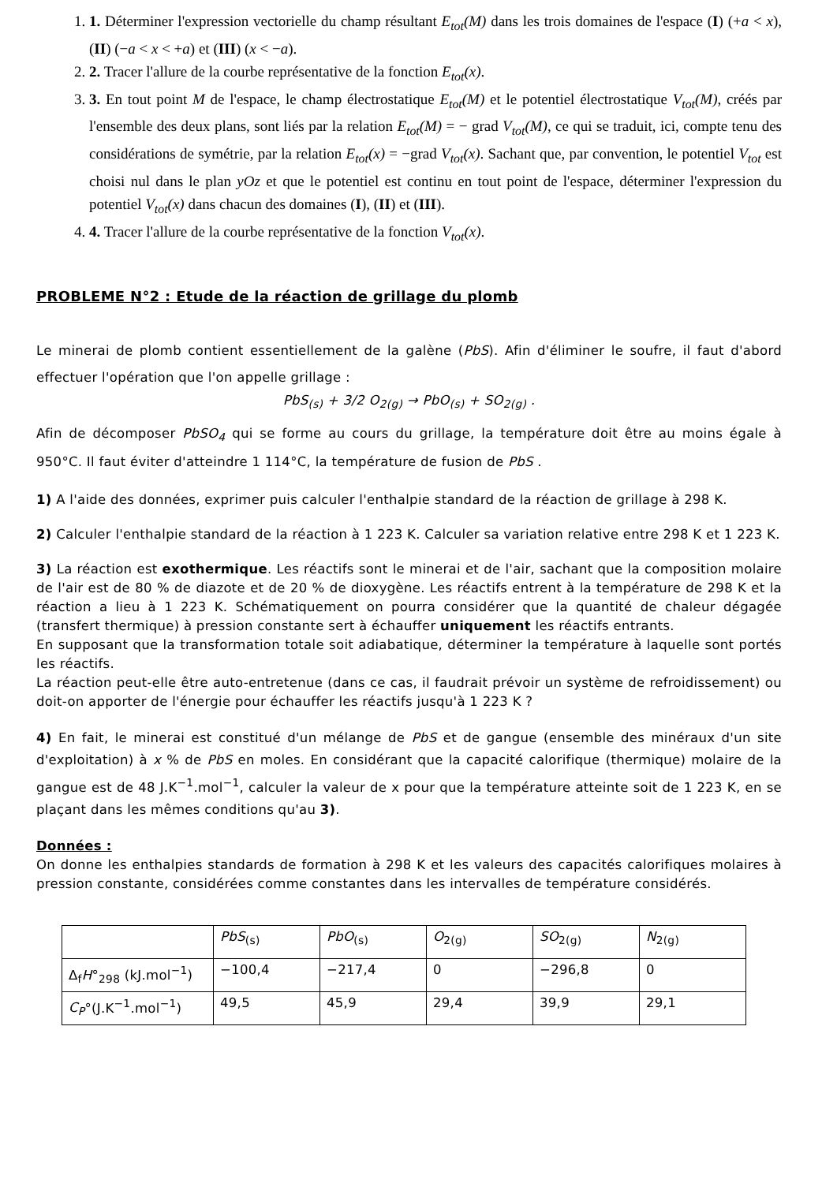1. 1. Déterminer l'expression vectorielle du champ résultant E<sub>tot</sub>(M) dans les trois domaines de l'espace (I) (+a < x), (II) (−a < x < +a) et (III) (x < −a).
2. 2. Tracer l'allure de la courbe représentative de la fonction E<sub>tot</sub>(x).
3. 3. En tout point M de l'espace, le champ électrostatique E<sub>tot</sub>(M) et le potentiel électrostatique V<sub>tot</sub>(M), créés par l'ensemble des deux plans, sont liés par la relation E<sub>tot</sub>(M) = − grad V<sub>tot</sub>(M), ce qui se traduit, ici, compte tenu des considérations de symétrie, par la relation E<sub>tot</sub>(x) = −grad V<sub>tot</sub>(x). Sachant que, par convention, le potentiel V<sub>tot</sub> est choisi nul dans le plan yOz et que le potentiel est continu en tout point de l'espace, déterminer l'expression du potentiel V<sub>tot</sub>(x) dans chacun des domaines (I), (II) et (III).
4. 4. Tracer l'allure de la courbe représentative de la fonction V<sub>tot</sub>(x).
PROBLEME N°2 : Etude de la réaction de grillage du plomb
Le minerai de plomb contient essentiellement de la galène (PbS). Afin d'éliminer le soufre, il faut d'abord effectuer l'opération que l'on appelle grillage :
PbS<sub>(s)</sub> + 3/2 O<sub>2(g)</sub> → PbO<sub>(s)</sub> + SO<sub>2(g)</sub> .
Afin de décomposer PbSO<sub>4</sub> qui se forme au cours du grillage, la température doit être au moins égale à 950°C. Il faut éviter d'atteindre 1 114°C, la température de fusion de PbS .
1) A l'aide des données, exprimer puis calculer l'enthalpie standard de la réaction de grillage à 298 K.
2) Calculer l'enthalpie standard de la réaction à 1 223 K. Calculer sa variation relative entre 298 K et 1 223 K.
3) La réaction est exothermique. Les réactifs sont le minerai et de l'air, sachant que la composition molaire de l'air est de 80 % de diazote et de 20 % de dioxygène. Les réactifs entrent à la température de 298 K et la réaction a lieu à 1 223 K. Schématiquement on pourra considérer que la quantité de chaleur dégagée (transfert thermique) à pression constante sert à échauffer uniquement les réactifs entrants.
En supposant que la transformation totale soit adiabatique, déterminer la température à laquelle sont portés les réactifs.
La réaction peut-elle être auto-entretenue (dans ce cas, il faudrait prévoir un système de refroidissement) ou doit-on apporter de l'énergie pour échauffer les réactifs jusqu'à 1 223 K ?
4) En fait, le minerai est constitué d'un mélange de PbS et de gangue (ensemble des minéraux d'un site d'exploitation) à x % de PbS en moles. En considérant que la capacité calorifique (thermique) molaire de la gangue est de 48 J.K<sup>−1</sup>.mol<sup>−1</sup>, calculer la valeur de x pour que la température atteinte soit de 1 223 K, en se plaçant dans les mêmes conditions qu'au 3).
Données :
On donne les enthalpies standards de formation à 298 K et les valeurs des capacités calorifiques molaires à pression constante, considérées comme constantes dans les intervalles de température considérés.
| | PbS<sub>(s)</sub> | PbO<sub>(s)</sub> | O<sub>2(g)</sub> | SO<sub>2(g)</sub> | N<sub>2(g)</sub> |
| Δ<sub>f</sub> H °<sub>298</sub> (kJ.mol<sup>−1</sup>) | −100,4 | −217,4 | 0 | −296,8 | 0 |
| C<sub>P</sub> °(J.K<sup>−1</sup>.mol<sup>−1</sup>) | 49,5 | 45,9 | 29,4 | 39,9 | 29,1 |